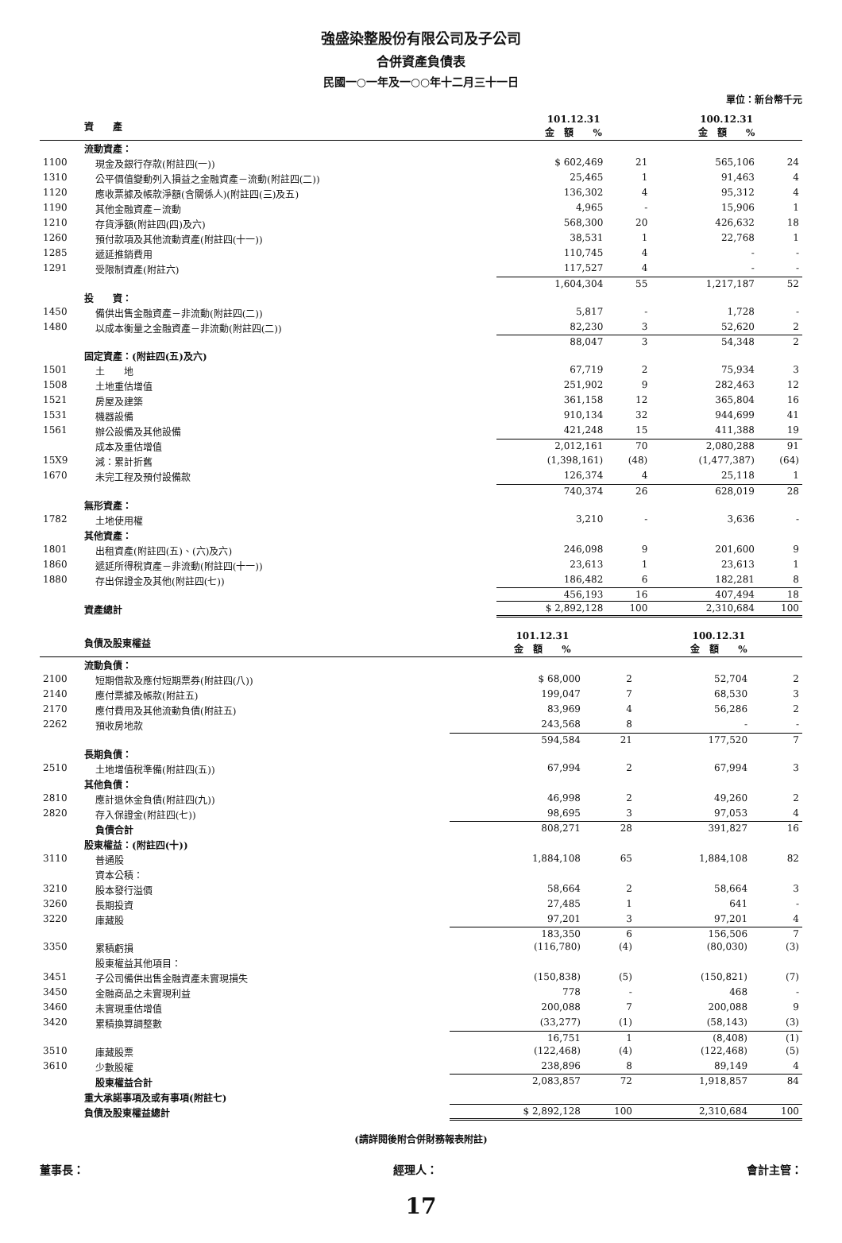強盛染整股份有限公司及子公司
合併資產負債表
民國一○一年及一○○年十二月三十一日
單位：新台幣千元
| | 資 產 | 101.12.31 金 額 % | | 100.12.31 金 額 % | |
| --- | --- | --- | --- | --- | --- |
| | 流動資產： | | | | |
| 1100 | 現金及銀行存款(附註四(一)) | $ 602,469 | 21 | 565,106 | 24 |
| 1310 | 公平價值變動列入損益之金融資產－流動(附註四(二)) | 25,465 | 1 | 91,463 | 4 |
| 1120 | 應收票據及帳款淨額(含關係人)(附註四(三)及五) | 136,302 | 4 | 95,312 | 4 |
| 1190 | 其他金融資產－流動 | 4,965 | - | 15,906 | 1 |
| 1210 | 存貨淨額(附註四(四)及六) | 568,300 | 20 | 426,632 | 18 |
| 1260 | 預付款項及其他流動資產(附註四(十一)) | 38,531 | 1 | 22,768 | 1 |
| 1285 | 遞延推銷費用 | 110,745 | 4 | - | - |
| 1291 | 受限制資產(附註六) | 117,527 | 4 | - | - |
| | | 1,604,304 | 55 | 1,217,187 | 52 |
| | 投 資： | | | | |
| 1450 | 備供出售金融資產－非流動(附註四(二)) | 5,817 | - | 1,728 | - |
| 1480 | 以成本衡量之金融資產－非流動(附註四(二)) | 82,230 | 3 | 52,620 | 2 |
| | | 88,047 | 3 | 54,348 | 2 |
| | 固定資產：(附註四(五)及六) | | | | |
| 1501 | 土 地 | 67,719 | 2 | 75,934 | 3 |
| 1508 | 土地重估增值 | 251,902 | 9 | 282,463 | 12 |
| 1521 | 房屋及建築 | 361,158 | 12 | 365,804 | 16 |
| 1531 | 機器設備 | 910,134 | 32 | 944,699 | 41 |
| 1561 | 辦公設備及其他設備 | 421,248 | 15 | 411,388 | 19 |
| | 成本及重估增值 | 2,012,161 | 70 | 2,080,288 | 91 |
| 15X9 | 減：累計折舊 | (1,398,161) | (48) | (1,477,387) | (64) |
| 1670 | 未完工程及預付設備款 | 126,374 | 4 | 25,118 | 1 |
| | | 740,374 | 26 | 628,019 | 28 |
| | 無形資產： | | | | |
| 1782 | 土地使用權 | 3,210 | - | 3,636 | - |
| | 其他資產： | | | | |
| 1801 | 出租資產(附註四(五)、(六)及六) | 246,098 | 9 | 201,600 | 9 |
| 1860 | 遞延所得稅資產－非流動(附註四(十一)) | 23,613 | 1 | 23,613 | 1 |
| 1880 | 存出保證金及其他(附註四(七)) | 186,482 | 6 | 182,281 | 8 |
| | | 456,193 | 16 | 407,494 | 18 |
| | 資產總計 | $ 2,892,128 | 100 | 2,310,684 | 100 |
| | 負債及股東權益 | 101.12.31 金 額 % | | 100.12.31 金 額 % | |
| --- | --- | --- | --- | --- | --- |
| | 流動負債： | | | | |
| 2100 | 短期借款及應付短期票券(附註四(八)) | $ 68,000 | 2 | 52,704 | 2 |
| 2140 | 應付票據及帳款(附註五) | 199,047 | 7 | 68,530 | 3 |
| 2170 | 應付費用及其他流動負債(附註五) | 83,969 | 4 | 56,286 | 2 |
| 2262 | 預收房地款 | 243,568 | 8 | - | - |
| | | 594,584 | 21 | 177,520 | 7 |
| | 長期負債： | | | | |
| 2510 | 土地增值稅準備(附註四(五)) | 67,994 | 2 | 67,994 | 3 |
| | 其他負債： | | | | |
| 2810 | 應計退休金負債(附註四(九)) | 46,998 | 2 | 49,260 | 2 |
| 2820 | 存入保證金(附註四(七)) | 98,695 | 3 | 97,053 | 4 |
| | 負債合計 | 808,271 | 28 | 391,827 | 16 |
| | 股東權益：(附註四(十)) | | | | |
| 3110 | 普通股 | 1,884,108 | 65 | 1,884,108 | 82 |
| | 資本公積： | | | | |
| 3210 | 股本發行溢價 | 58,664 | 2 | 58,664 | 3 |
| 3260 | 長期投資 | 27,485 | 1 | 641 | - |
| 3220 | 庫藏股 | 97,201 | 3 | 97,201 | 4 |
| | | 183,350 | 6 | 156,506 | 7 |
| 3350 | 累積虧損 | (116,780) | (4) | (80,030) | (3) |
| | 股東權益其他項目： | | | | |
| 3451 | 子公司備供出售金融資產未實現損失 | (150,838) | (5) | (150,821) | (7) |
| 3450 | 金融商品之未實現利益 | 778 | - | 468 | - |
| 3460 | 未實現重估增值 | 200,088 | 7 | 200,088 | 9 |
| 3420 | 累積換算調整數 | (33,277) | (1) | (58,143) | (3) |
| | | 16,751 | 1 | (8,408) | (1) |
| 3510 | 庫藏股票 | (122,468) | (4) | (122,468) | (5) |
| 3610 | 少數股權 | 238,896 | 8 | 89,149 | 4 |
| | 股東權益合計 | 2,083,857 | 72 | 1,918,857 | 84 |
| | 重大承諾事項及或有事項(附註七) | | | | |
| | 負債及股東權益總計 | $ 2,892,128 | 100 | 2,310,684 | 100 |
(請詳閱後附合併財務報表附註)
董事長： 經理人： 會計主管：
17